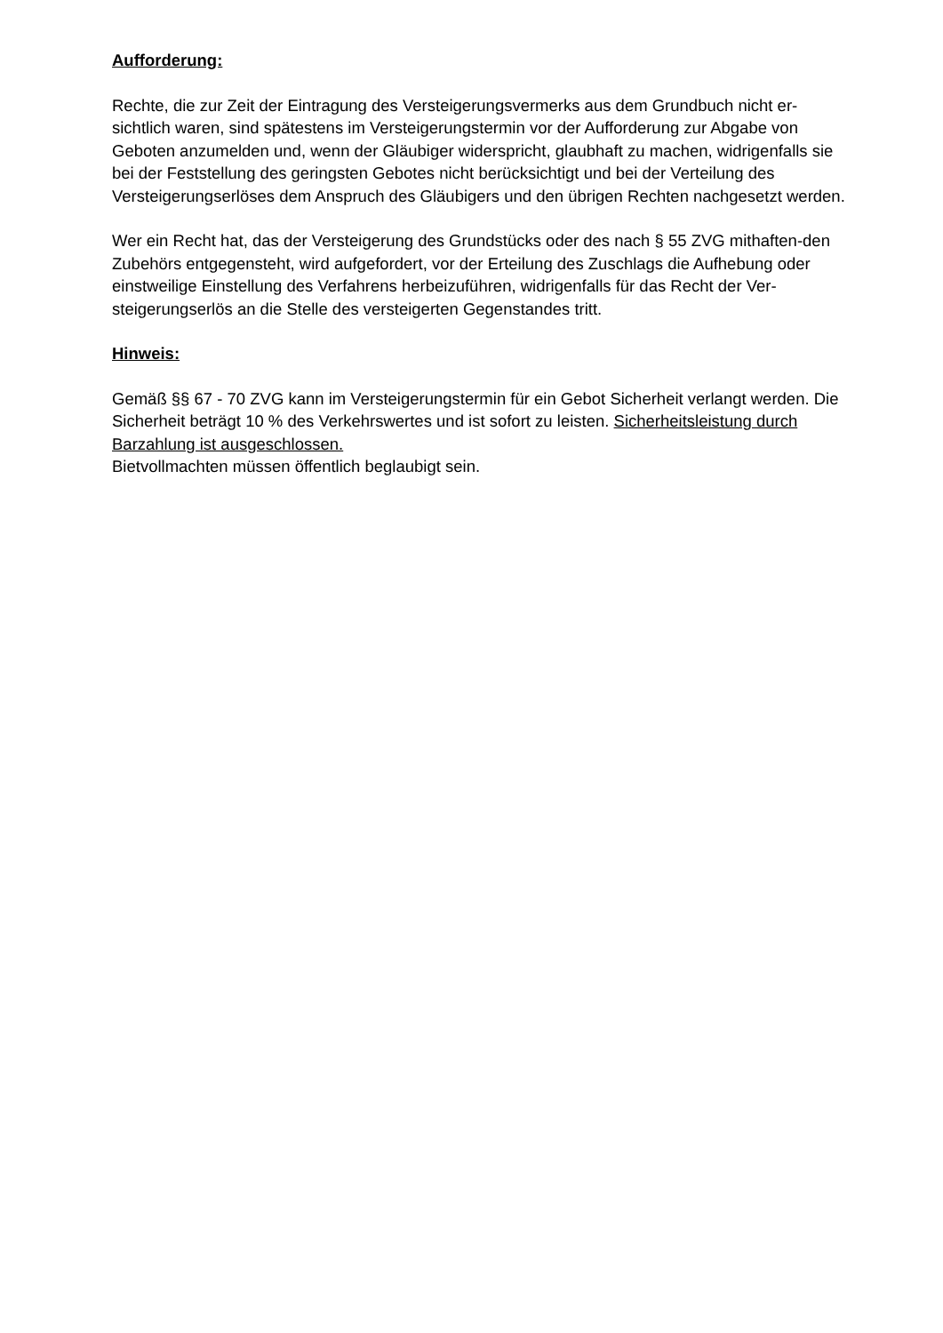Aufforderung:
Rechte, die zur Zeit der Eintragung des Versteigerungsvermerks aus dem Grundbuch nicht er-sichtlich waren, sind spätestens im Versteigerungstermin vor der Aufforderung zur Abgabe von Geboten anzumelden und, wenn der Gläubiger widerspricht, glaubhaft zu machen, widrigenfalls sie bei der Feststellung des geringsten Gebotes nicht berücksichtigt und bei der Verteilung des Versteigerungserlöses dem Anspruch des Gläubigers und den übrigen Rechten nachgesetzt werden.
Wer ein Recht hat, das der Versteigerung des Grundstücks oder des nach § 55 ZVG mithaften-den Zubehörs entgegensteht, wird aufgefordert, vor der Erteilung des Zuschlags die Aufhebung oder einstweilige Einstellung des Verfahrens herbeizuführen, widrigenfalls für das Recht der Ver-steigerungserlös an die Stelle des versteigerten Gegenstandes tritt.
Hinweis:
Gemäß §§ 67 - 70 ZVG kann im Versteigerungstermin für ein Gebot Sicherheit verlangt werden. Die Sicherheit beträgt 10 % des Verkehrswertes und ist sofort zu leisten. Sicherheitsleistung durch Barzahlung ist ausgeschlossen.
Bietvollmachten müssen öffentlich beglaubigt sein.